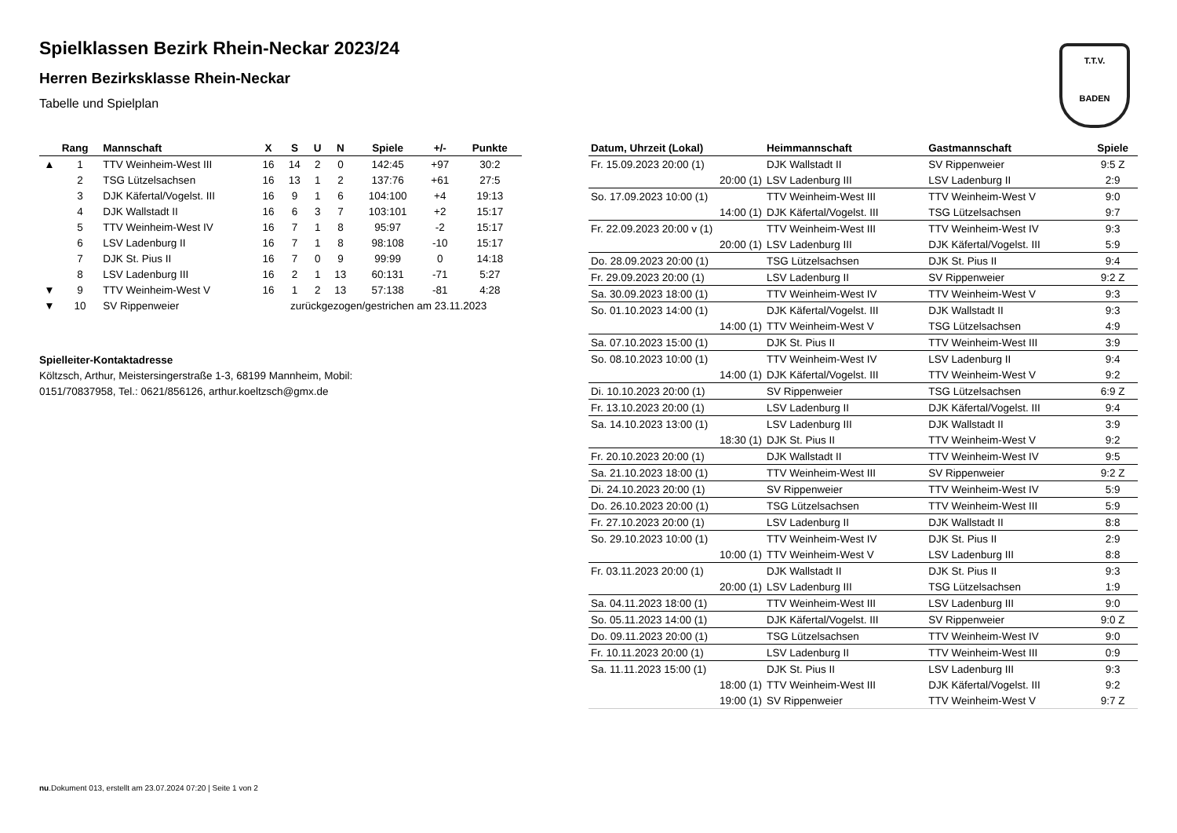T.T.V.
BADEN
Spielklassen Bezirk Rhein-Neckar 2023/24
Herren Bezirksklasse Rhein-Neckar
Tabelle und Spielplan
| | Rang | Mannschaft | X | S | U | N | Spiele | +/- | Punkte |
| --- | --- | --- | --- | --- | --- | --- | --- | --- | --- |
| ▲ | 1 | TTV Weinheim-West III | 16 | 14 | 2 | 0 | 142:45 | +97 | 30:2 |
| | 2 | TSG Lützelsachsen | 16 | 13 | 1 | 2 | 137:76 | +61 | 27:5 |
| | 3 | DJK Käfertal/Vogelst. III | 16 | 9 | 1 | 6 | 104:100 | +4 | 19:13 |
| | 4 | DJK Wallstadt II | 16 | 6 | 3 | 7 | 103:101 | +2 | 15:17 |
| | 5 | TTV Weinheim-West IV | 16 | 7 | 1 | 8 | 95:97 | -2 | 15:17 |
| | 6 | LSV Ladenburg II | 16 | 7 | 1 | 8 | 98:108 | -10 | 15:17 |
| | 7 | DJK St. Pius II | 16 | 7 | 0 | 9 | 99:99 | 0 | 14:18 |
| | 8 | LSV Ladenburg III | 16 | 2 | 1 | 13 | 60:131 | -71 | 5:27 |
| ▼ | 9 | TTV Weinheim-West V | 16 | 1 | 2 | 13 | 57:138 | -81 | 4:28 |
| ▼ | 10 | SV Rippenweier | zurückgezogen/gestrichen am 23.11.2023 | | | | | | |
Spielleiter-Kontaktadresse
Költzsch, Arthur, Meistersingerstraße 1-3, 68199 Mannheim, Mobil:
0151/70837958, Tel.: 0621/856126, arthur.koeltzsch@gmx.de
| Datum, Uhrzeit (Lokal) | Heimmannschaft | Gastmannschaft | Spiele |
| --- | --- | --- | --- |
| Fr. 15.09.2023 20:00 (1) | DJK Wallstadt II | SV Rippenweier | 9:5 Z |
| 20:00 (1) | LSV Ladenburg III | LSV Ladenburg II | 2:9 |
| So. 17.09.2023 10:00 (1) | TTV Weinheim-West III | TTV Weinheim-West V | 9:0 |
| 14:00 (1) | DJK Käfertal/Vogelst. III | TSG Lützelsachsen | 9:7 |
| Fr. 22.09.2023 20:00 v (1) | TTV Weinheim-West III | TTV Weinheim-West IV | 9:3 |
| 20:00 (1) | LSV Ladenburg III | DJK Käfertal/Vogelst. III | 5:9 |
| Do. 28.09.2023 20:00 (1) | TSG Lützelsachsen | DJK St. Pius II | 9:4 |
| Fr. 29.09.2023 20:00 (1) | LSV Ladenburg II | SV Rippenweier | 9:2 Z |
| Sa. 30.09.2023 18:00 (1) | TTV Weinheim-West IV | TTV Weinheim-West V | 9:3 |
| So. 01.10.2023 14:00 (1) | DJK Käfertal/Vogelst. III | DJK Wallstadt II | 9:3 |
| 14:00 (1) | TTV Weinheim-West V | TSG Lützelsachsen | 4:9 |
| Sa. 07.10.2023 15:00 (1) | DJK St. Pius II | TTV Weinheim-West III | 3:9 |
| So. 08.10.2023 10:00 (1) | TTV Weinheim-West IV | LSV Ladenburg II | 9:4 |
| 14:00 (1) | DJK Käfertal/Vogelst. III | TTV Weinheim-West V | 9:2 |
| Di. 10.10.2023 20:00 (1) | SV Rippenweier | TSG Lützelsachsen | 6:9 Z |
| Fr. 13.10.2023 20:00 (1) | LSV Ladenburg II | DJK Käfertal/Vogelst. III | 9:4 |
| Sa. 14.10.2023 13:00 (1) | LSV Ladenburg III | DJK Wallstadt II | 3:9 |
| 18:30 (1) | DJK St. Pius II | TTV Weinheim-West V | 9:2 |
| Fr. 20.10.2023 20:00 (1) | DJK Wallstadt II | TTV Weinheim-West IV | 9:5 |
| Sa. 21.10.2023 18:00 (1) | TTV Weinheim-West III | SV Rippenweier | 9:2 Z |
| Di. 24.10.2023 20:00 (1) | SV Rippenweier | TTV Weinheim-West IV | 5:9 |
| Do. 26.10.2023 20:00 (1) | TSG Lützelsachsen | TTV Weinheim-West III | 5:9 |
| Fr. 27.10.2023 20:00 (1) | LSV Ladenburg II | DJK Wallstadt II | 8:8 |
| So. 29.10.2023 10:00 (1) | TTV Weinheim-West IV | DJK St. Pius II | 2:9 |
| 10:00 (1) | TTV Weinheim-West V | LSV Ladenburg III | 8:8 |
| Fr. 03.11.2023 20:00 (1) | DJK Wallstadt II | DJK St. Pius II | 9:3 |
| 20:00 (1) | LSV Ladenburg III | TSG Lützelsachsen | 1:9 |
| Sa. 04.11.2023 18:00 (1) | TTV Weinheim-West III | LSV Ladenburg III | 9:0 |
| So. 05.11.2023 14:00 (1) | DJK Käfertal/Vogelst. III | SV Rippenweier | 9:0 Z |
| Do. 09.11.2023 20:00 (1) | TSG Lützelsachsen | TTV Weinheim-West IV | 9:0 |
| Fr. 10.11.2023 20:00 (1) | LSV Ladenburg II | TTV Weinheim-West III | 0:9 |
| Sa. 11.11.2023 15:00 (1) | DJK St. Pius II | LSV Ladenburg III | 9:3 |
| 18:00 (1) | TTV Weinheim-West III | DJK Käfertal/Vogelst. III | 9:2 |
| 19:00 (1) | SV Rippenweier | TTV Weinheim-West V | 9:7 Z |
nu.Dokument 013, erstellt am 23.07.2024 07:20 | Seite 1 von 2